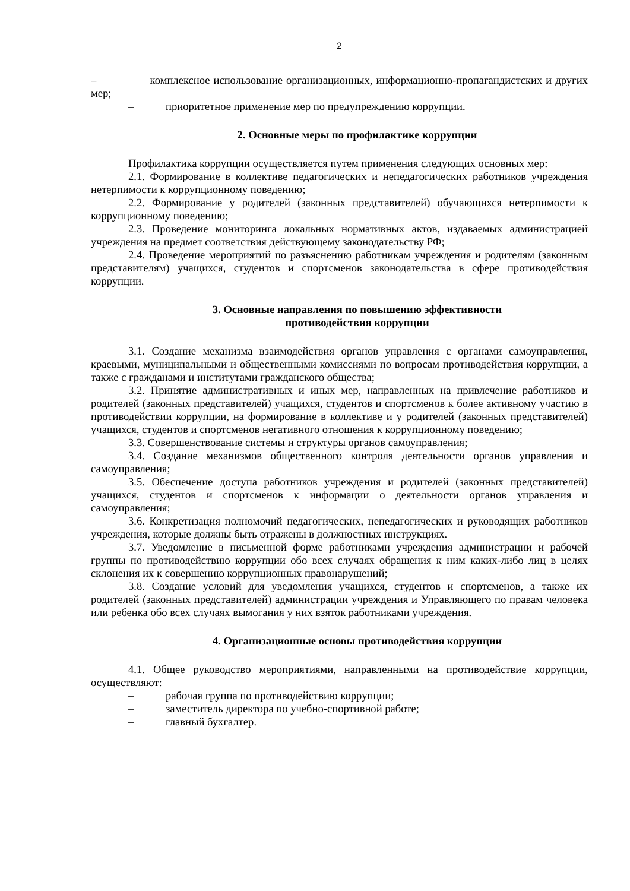2
– комплексное использование организационных, информационно-пропагандистских и других мер;
– приоритетное применение мер по предупреждению коррупции.
2. Основные меры по профилактике коррупции
Профилактика коррупции осуществляется путем применения следующих основных мер:
2.1. Формирование в коллективе педагогических и непедагогических работников учреждения нетерпимости к коррупционному поведению;
2.2. Формирование у родителей (законных представителей) обучающихся нетерпимости к коррупционному поведению;
2.3. Проведение мониторинга локальных нормативных актов, издаваемых администрацией учреждения на предмет соответствия действующему законодательству РФ;
2.4. Проведение мероприятий по разъяснению работникам учреждения и родителям (законным представителям) учащихся, студентов и спортсменов законодательства в сфере противодействия коррупции.
3. Основные направления по повышению эффективности
противодействия коррупции
3.1. Создание механизма взаимодействия органов управления с органами самоуправления, краевыми, муниципальными и общественными комиссиями по вопросам противодействия коррупции, а также с гражданами и институтами гражданского общества;
3.2. Принятие административных и иных мер, направленных на привлечение работников и родителей (законных представителей) учащихся, студентов и спортсменов к более активному участию в противодействии коррупции, на формирование в коллективе и у родителей (законных представителей) учащихся, студентов и спортсменов негативного отношения к коррупционному поведению;
3.3. Совершенствование системы и структуры органов самоуправления;
3.4. Создание механизмов общественного контроля деятельности органов управления и самоуправления;
3.5. Обеспечение доступа работников учреждения и родителей (законных представителей) учащихся, студентов и спортсменов к информации о деятельности органов управления и самоуправления;
3.6. Конкретизация полномочий педагогических, непедагогических и руководящих работников учреждения, которые должны быть отражены в должностных инструкциях.
3.7. Уведомление в письменной форме работниками учреждения администрации и рабочей группы по противодействию коррупции обо всех случаях обращения к ним каких-либо лиц в целях склонения их к совершению коррупционных правонарушений;
3.8. Создание условий для уведомления учащихся, студентов и спортсменов, а также их родителей (законных представителей) администрации учреждения и Управляющего по правам человека или ребенка обо всех случаях вымогания у них взяток работниками учреждения.
4. Организационные основы противодействия коррупции
4.1. Общее руководство мероприятиями, направленными на противодействие коррупции, осуществляют:
– рабочая группа по противодействию коррупции;
– заместитель директора по учебно-спортивной работе;
– главный бухгалтер.